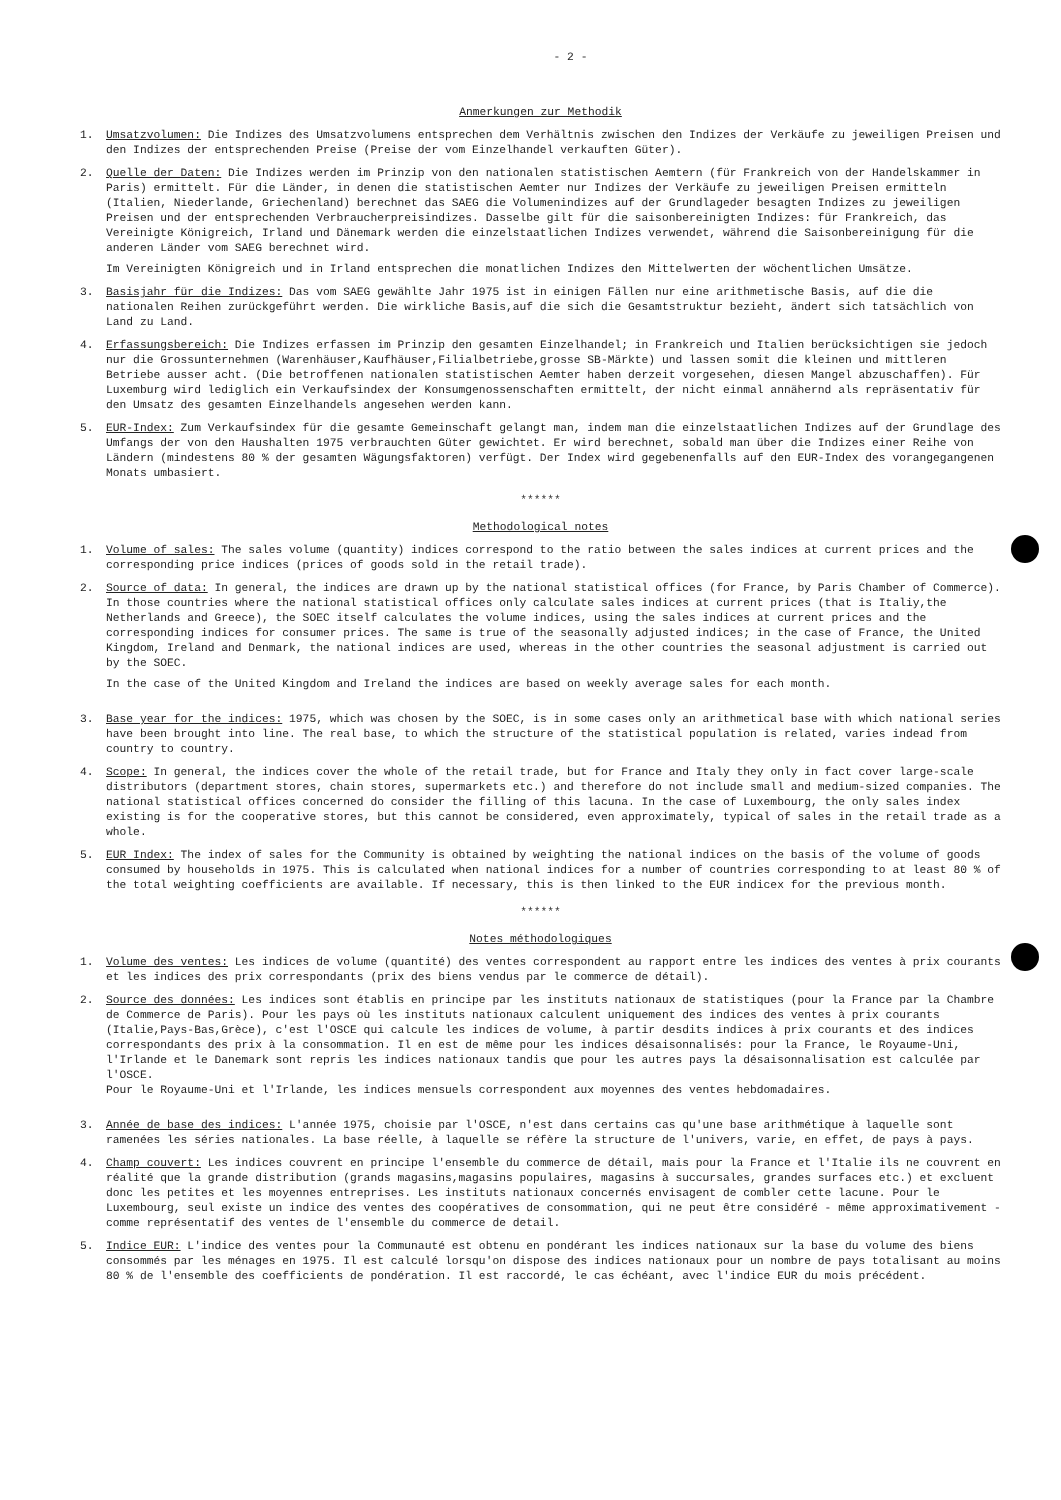- 2 -
Anmerkungen zur Methodik
1. Umsatzvolumen: Die Indizes des Umsatzvolumens entsprechen dem Verhältnis zwischen den Indizes der Verkäufe zu jeweiligen Preisen und den Indizes der entsprechenden Preise (Preise der vom Einzelhandel verkauften Güter).
2. Quelle der Daten: Die Indizes werden im Prinzip von den nationalen statistischen Aemtern (für Frankreich von der Handelskammer in Paris) ermittelt. Für die Länder, in denen die statistischen Aemter nur Indizes der Verkäufe zu jeweiligen Preisen ermitteln (Italien, Niederlande, Griechenland) berechnet das SAEG die Volumenindizes auf der Grundlageder besagten Indizes zu jeweiligen Preisen und der entsprechenden Verbraucherpreisindizes. Dasselbe gilt für die saisonbereinigten Indizes: für Frankreich, das Vereinigte Königreich, Irland und Dänemark werden die einzelstaatlichen Indizes verwendet, während die Saisonbereinigung für die anderen Länder vom SAEG berechnet wird.
Im Vereinigten Königreich und in Irland entsprechen die monatlichen Indizes den Mittelwerten der wöchentlichen Umsätze.
3. Basisjahr für die Indizes: Das vom SAEG gewählte Jahr 1975 ist in einigen Fällen nur eine arithmetische Basis, auf die die nationalen Reihen zurückgeführt werden. Die wirkliche Basis,auf die sich die Gesamtstruktur bezieht, ändert sich tatsächlich von Land zu Land.
4. Erfassungsbereich: Die Indizes erfassen im Prinzip den gesamten Einzelhandel; in Frankreich und Italien berücksichtigen sie jedoch nur die Grossunternehmen (Warenhäuser,Kaufhäuser,Filialbetriebe,grosse SB-Märkte) und lassen somit die kleinen und mittleren Betriebe ausser acht. (Die betroffenen nationalen statistischen Aemter haben derzeit vorgesehen, diesen Mangel abzuschaffen). Für Luxemburg wird lediglich ein Verkaufsindex der Konsumgenossenschaften ermittelt, der nicht einmal annähernd als repräsentativ für den Umsatz des gesamten Einzelhandels angesehen werden kann.
5. EUR-Index: Zum Verkaufsindex für die gesamte Gemeinschaft gelangt man, indem man die einzelstaatlichen Indizes auf der Grundlage des Umfangs der von den Haushalten 1975 verbrauchten Güter gewichtet. Er wird berechnet, sobald man über die Indizes einer Reihe von Ländern (mindestens 80 % der gesamten Wägungsfaktoren) verfügt. Der Index wird gegebenenfalls auf den EUR-Index des vorangegangenen Monats umbasiert.
******
Methodological notes
1. Volume of sales: The sales volume (quantity) indices correspond to the ratio between the sales indices at current prices and the corresponding price indices (prices of goods sold in the retail trade).
2. Source of data: In general, the indices are drawn up by the national statistical offices (for France, by Paris Chamber of Commerce). In those countries where the national statistical offices only calculate sales indices at current prices (that is Italiy,the Netherlands and Greece), the SOEC itself calculates the volume indices, using the sales indices at current prices and the corresponding indices for consumer prices. The same is true of the seasonally adjusted indices; in the case of France, the United Kingdom, Ireland and Denmark, the national indices are used, whereas in the other countries the seasonal adjustment is carried out by the SOEC.
In the case of the United Kingdom and Ireland the indices are based on weekly average sales for each month.
3. Base year for the indices: 1975, which was chosen by the SOEC, is in some cases only an arithmetical base with which national series have been brought into line. The real base, to which the structure of the statistical population is related, varies indead from country to country.
4. Scope: In general, the indices cover the whole of the retail trade, but for France and Italy they only in fact cover large-scale distributors (department stores, chain stores, supermarkets etc.) and therefore do not include small and medium-sized companies. The national statistical offices concerned do consider the filling of this lacuna. In the case of Luxembourg, the only sales index existing is for the cooperative stores, but this cannot be considered, even approximately, typical of sales in the retail trade as a whole.
5. EUR Index: The index of sales for the Community is obtained by weighting the national indices on the basis of the volume of goods consumed by households in 1975. This is calculated when national indices for a number of countries corresponding to at least 80 % of the total weighting coefficients are available. If necessary, this is then linked to the EUR indicex for the previous month.
******
Notes méthodologiques
1. Volume des ventes: Les indices de volume (quantité) des ventes correspondent au rapport entre les indices des ventes à prix courants et les indices des prix correspondants (prix des biens vendus par le commerce de détail).
2. Source des données: Les indices sont établis en principe par les instituts nationaux de statistiques (pour la France par la Chambre de Commerce de Paris). Pour les pays où les instituts nationaux calculent uniquement des indices des ventes à prix courants (Italie,Pays-Bas,Grèce), c'est l'OSCE qui calcule les indices de volume, à partir desdits indices à prix courants et des indices correspondants des prix à la consommation. Il en est de même pour les indices désaisonnalisés: pour la France, le Royaume-Uni, l'Irlande et le Danemark sont repris les indices nationaux tandis que pour les autres pays la désaisonnalisation est calculée par l'OSCE.
Pour le Royaume-Uni et l'Irlande, les indices mensuels correspondent aux moyennes des ventes hebdomadaires.
3. Année de base des indices: L'année 1975, choisie par l'OSCE, n'est dans certains cas qu'une base arithmétique à laquelle sont ramenées les séries nationales. La base réelle, à laquelle se réfère la structure de l'univers, varie, en effet, de pays à pays.
4. Champ couvert: Les indices couvrent en principe l'ensemble du commerce de détail, mais pour la France et l'Italie ils ne couvrent en réalité que la grande distribution (grands magasins,magasins populaires, magasins à succursales, grandes surfaces etc.) et excluent donc les petites et les moyennes entreprises. Les instituts nationaux concernés envisagent de combler cette lacune. Pour le Luxembourg, seul existe un indice des ventes des coopératives de consommation, qui ne peut être considéré - même approximativement - comme représentatif des ventes de l'ensemble du commerce de detail.
5. Indice EUR: L'indice des ventes pour la Communauté est obtenu en pondérant les indices nationaux sur la base du volume des biens consommés par les ménages en 1975. Il est calculé lorsqu'on dispose des indices nationaux pour un nombre de pays totalisant au moins 80 % de l'ensemble des coefficients de pondération. Il est raccordé, le cas échéant, avec l'indice EUR du mois précédent.